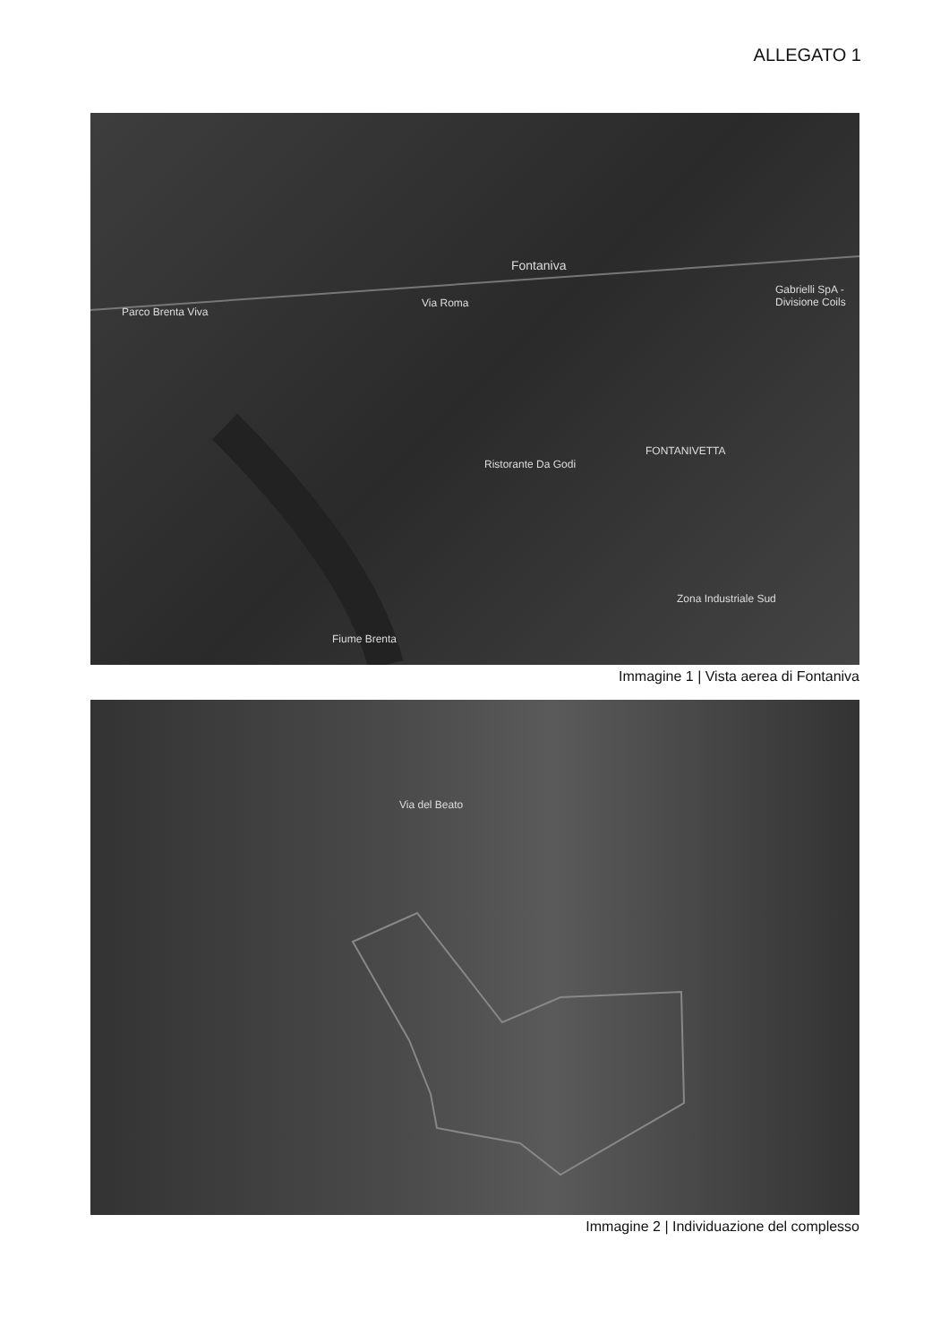ALLEGATO 1
Fontaniva
Parco Brenta Viva
Via Roma
Gabrielli SpA - Divisione Coils
Ristorante Da Godi
FONTANIVETTA
Zona Industriale Sud
Fiume Brenta
Immagine 1 | Vista aerea di Fontaniva
Via del Beato
Immagine 2 | Individuazione del complesso